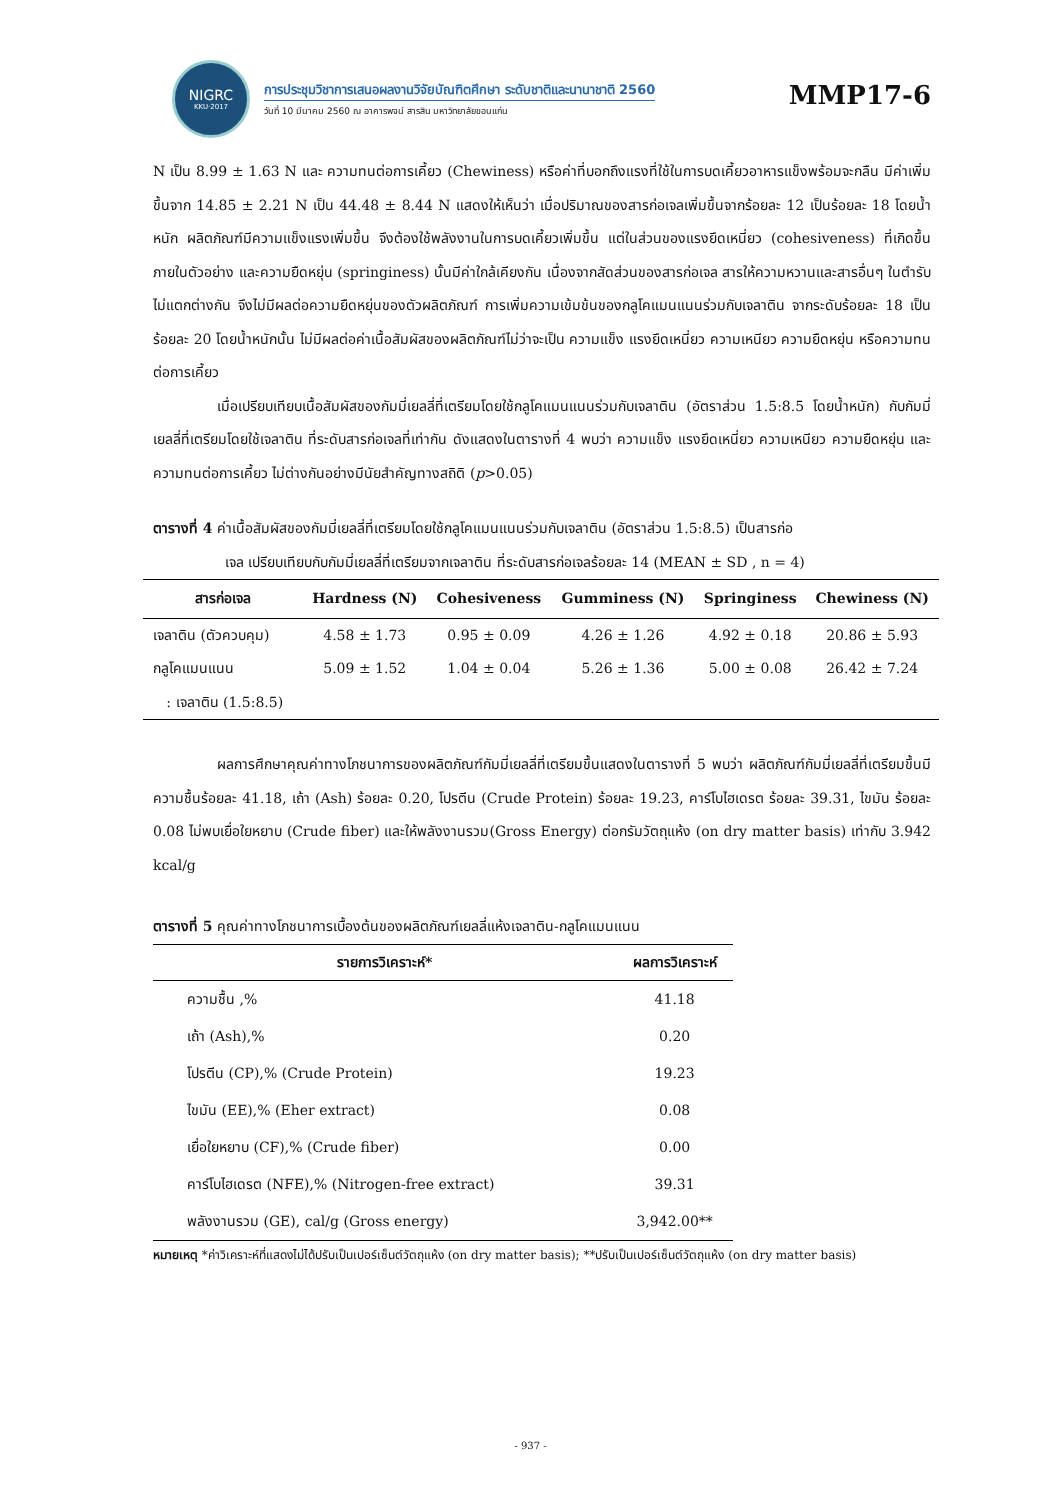NIGRC
KKU·2017
การประชุมวิชาการเสนอผลงานวิจัยบัณฑิตศึกษา ระดับชาติและนานาชาติ 2560
วันที่ 10 มีนาคม 2560 ณ อาคารพจน์ สารสิน มหาวิทยาลัยขอนแก่น
MMP17-6
N เป็น 8.99 ± 1.63 N และ ความทนต่อการเคี้ยว (Chewiness) หรือค่าที่บอกถึงแรงที่ใช้ในการบดเคี้ยวอาหารแข็งพร้อมจะกลืน มีค่าเพิ่มขึ้นจาก 14.85 ± 2.21 N เป็น 44.48 ± 8.44 N แสดงให้เห็นว่า เมื่อปริมาณของสารก่อเจลเพิ่มขึ้นจากร้อยละ 12 เป็นร้อยละ 18 โดยน้ำหนัก ผลิตภัณฑ์มีความแข็งแรงเพิ่มขึ้น จึงต้องใช้พลังงานในการบดเคี้ยวเพิ่มขึ้น แต่ในส่วนของแรงยึดเหนี่ยว (cohesiveness) ที่เกิดขึ้นภายในตัวอย่าง และความยืดหยุ่น (springiness) นั้นมีค่าใกล้เคียงกัน เนื่องจากสัดส่วนของสารก่อเจล สารให้ความหวานและสารอื่นๆ ในตำรับไม่แตกต่างกัน จึงไม่มีผลต่อความยืดหยุ่นของตัวผลิตภัณฑ์ การเพิ่มความเข้มข้นของกลูโคแมนแนนร่วมกับเจลาติน จากระดับร้อยละ 18 เป็นร้อยละ 20 โดยน้ำหนักนั้น ไม่มีผลต่อค่าเนื้อสัมผัสของผลิตภัณฑ์ไม่ว่าจะเป็น ความแข็ง แรงยึดเหนี่ยว ความเหนียว ความยืดหยุ่น หรือความทนต่อการเคี้ยว
เมื่อเปรียบเทียบเนื้อสัมผัสของกัมมี่เยลลี่ที่เตรียมโดยใช้กลูโคแมนแนนร่วมกับเจลาติน (อัตราส่วน 1.5:8.5 โดยน้ำหนัก) กับกัมมี่เยลลี่ที่เตรียมโดยใช้เจลาติน ที่ระดับสารก่อเจลที่เท่ากัน ดังแสดงในตารางที่ 4 พบว่า ความแข็ง แรงยึดเหนี่ยว ความเหนียว ความยืดหยุ่น และความทนต่อการเคี้ยว ไม่ต่างกันอย่างมีนัยสำคัญทางสถิติ (p>0.05)
ตารางที่ 4 ค่าเนื้อสัมผัสของกัมมี่เยลลี่ที่เตรียมโดยใช้กลูโคแมนแนนร่วมกับเจลาติน (อัตราส่วน 1.5:8.5) เป็นสารก่อ
เจล เปรียบเทียบกับกัมมี่เยลลี่ที่เตรียมจากเจลาติน ที่ระดับสารก่อเจลร้อยละ 14 (MEAN ± SD , n = 4)
| สารก่อเจล | Hardness (N) | Cohesiveness | Gumminess (N) | Springiness | Chewiness (N) |
| --- | --- | --- | --- | --- | --- |
| เจลาติน (ตัวควบคุม) | 4.58 ± 1.73 | 0.95 ± 0.09 | 4.26 ± 1.26 | 4.92 ± 0.18 | 20.86 ± 5.93 |
| กลูโคแมนแนน : เจลาติน (1.5:8.5) | 5.09 ± 1.52 | 1.04 ± 0.04 | 5.26 ± 1.36 | 5.00 ± 0.08 | 26.42 ± 7.24 |
ผลการศึกษาคุณค่าทางโภชนาการของผลิตภัณฑ์กัมมี่เยลลี่ที่เตรียมขึ้นแสดงในตารางที่ 5 พบว่า ผลิตภัณฑ์กัมมี่เยลลี่ที่เตรียมขึ้นมีความชื้นร้อยละ 41.18, เถ้า (Ash) ร้อยละ 0.20, โปรตีน (Crude Protein) ร้อยละ 19.23, คาร์โบไฮเดรต ร้อยละ 39.31, ไขมัน ร้อยละ 0.08 ไม่พบเยื่อใยหยาบ (Crude fiber) และให้พลังงานรวม(Gross Energy) ต่อกรัมวัตถุแห้ง (on dry matter basis) เท่ากับ 3.942 kcal/g
ตารางที่ 5 คุณค่าทางโภชนาการเบื้องต้นของผลิตภัณฑ์เยลลี่แห้งเจลาติน-กลูโคแมนแนน
| รายการวิเคราะห์* | ผลการวิเคราะห์ |
| --- | --- |
| ความชื้น ,% | 41.18 |
| เถ้า (Ash),% | 0.20 |
| โปรตีน (CP),% (Crude Protein) | 19.23 |
| ไขมัน (EE),% (Eher extract) | 0.08 |
| เยื่อใยหยาบ (CF),% (Crude fiber) | 0.00 |
| คาร์โบไฮเดรต (NFE),% (Nitrogen-free extract) | 39.31 |
| พลังงานรวม (GE), cal/g (Gross energy) | 3,942.00** |
หมายเหตุ *ค่าวิเคราะห์ที่แสดงไม่ได้ปรับเป็นเปอร์เซ็นต์วัตถุแห้ง (on dry matter basis); **ปรับเป็นเปอร์เซ็นต์วัตถุแห้ง (on dry matter basis)
- 937 -